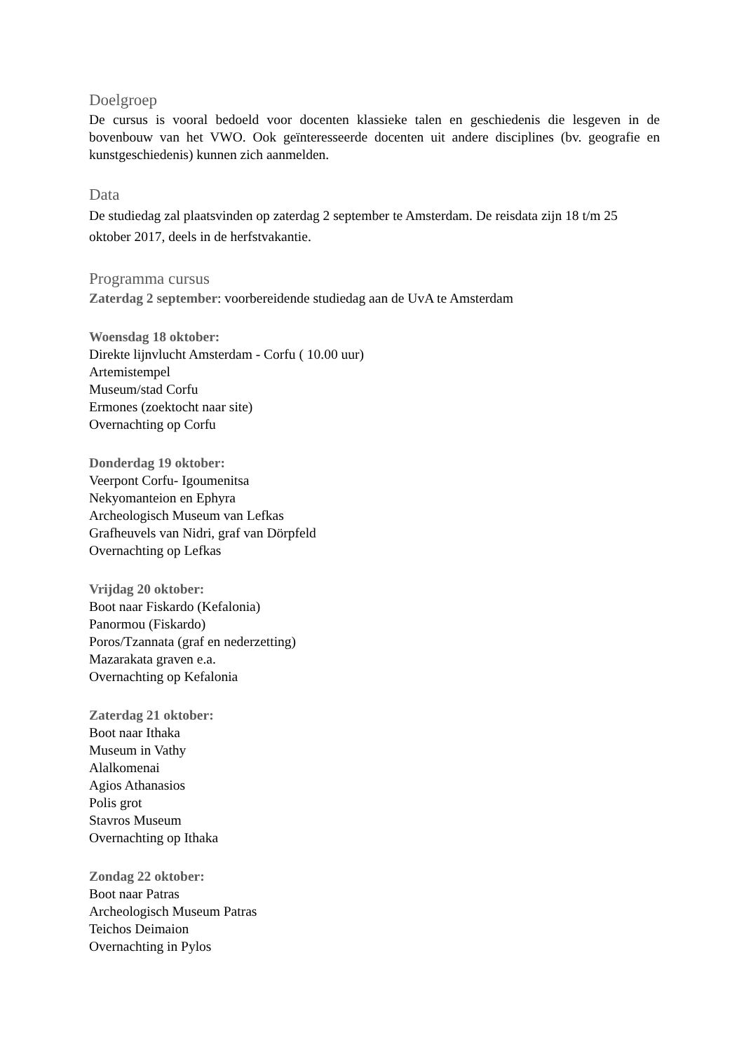Doelgroep
De cursus is vooral bedoeld voor docenten klassieke talen en geschiedenis die lesgeven in de bovenbouw van het VWO. Ook geïnteresseerde docenten uit andere disciplines (bv. geografie en kunstgeschiedenis) kunnen zich aanmelden.
Data
De studiedag zal plaatsvinden op zaterdag 2 september te Amsterdam. De reisdata zijn 18 t/m 25 oktober 2017, deels in de herfstvakantie.
Programma cursus
Zaterdag 2 september: voorbereidende studiedag aan de UvA te Amsterdam
Woensdag 18 oktober:
Direkte lijnvlucht Amsterdam - Corfu ( 10.00 uur)
Artemistempel
Museum/stad Corfu
Ermones (zoektocht naar site)
Overnachting op Corfu
Donderdag 19 oktober:
Veerpont Corfu- Igoumenitsa
Nekyomanteion en Ephyra
Archeologisch Museum van Lefkas
Grafheuvels van Nidri, graf van Dörpfeld
Overnachting op Lefkas
Vrijdag 20 oktober:
Boot naar Fiskardo (Kefalonia)
Panormou (Fiskardo)
Poros/Tzannata (graf en nederzetting)
Mazarakata graven e.a.
Overnachting op Kefalonia
Zaterdag 21 oktober:
Boot naar Ithaka
Museum in Vathy
Alalkomenai
Agios Athanasios
Polis grot
Stavros Museum
Overnachting op Ithaka
Zondag 22 oktober:
Boot naar Patras
Archeologisch Museum Patras
Teichos Deimaion
Overnachting in Pylos